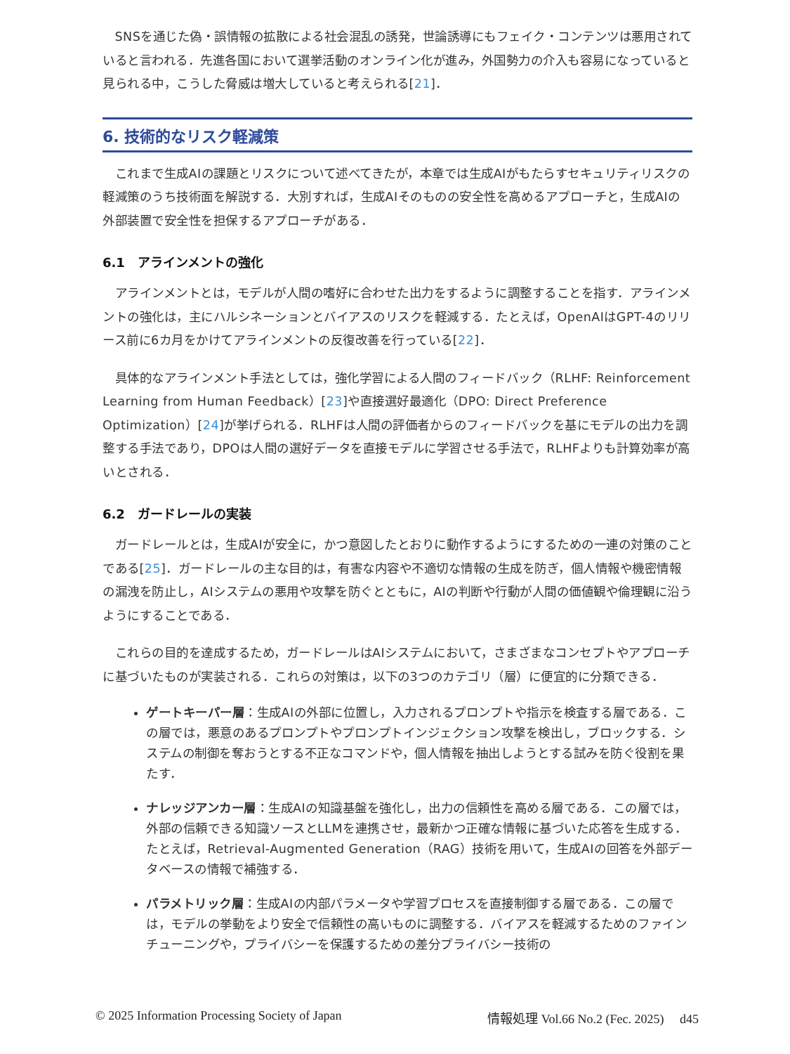SNSを通じた偽・誤情報の拡散による社会混乱の誘発，世論誘導にもフェイク・コンテンツは悪用されていると言われる．先進各国において選挙活動のオンライン化が進み，外国勢力の介入も容易になっていると見られる中，こうした脅威は増大していると考えられる[21]．
6. 技術的なリスク軽減策
これまで生成AIの課題とリスクについて述べてきたが，本章では生成AIがもたらすセキュリティリスクの軽減策のうち技術面を解説する．大別すれば，生成AIそのものの安全性を高めるアプローチと，生成AIの外部装置で安全性を担保するアプローチがある．
6.1　アラインメントの強化
アラインメントとは，モデルが人間の嗜好に合わせた出力をするように調整することを指す．アラインメントの強化は，主にハルシネーションとバイアスのリスクを軽減する．たとえば，OpenAIはGPT-4のリリース前に6カ月をかけてアラインメントの反復改善を行っている[22]．
具体的なアラインメント手法としては，強化学習による人間のフィードバック（RLHF: Reinforcement Learning from Human Feedback）[23]や直接選好最適化（DPO: Direct Preference Optimization）[24]が挙げられる．RLHFは人間の評価者からのフィードバックを基にモデルの出力を調整する手法であり，DPOは人間の選好データを直接モデルに学習させる手法で，RLHFよりも計算効率が高いとされる．
6.2　ガードレールの実装
ガードレールとは，生成AIが安全に，かつ意図したとおりに動作するようにするための一連の対策のことである[25]．ガードレールの主な目的は，有害な内容や不適切な情報の生成を防ぎ，個人情報や機密情報の漏洩を防止し，AIシステムの悪用や攻撃を防ぐとともに，AIの判断や行動が人間の価値観や倫理観に沿うようにすることである．
これらの目的を達成するため，ガードレールはAIシステムにおいて，さまざまなコンセプトやアプローチに基づいたものが実装される．これらの対策は，以下の3つのカテゴリ（層）に便宜的に分類できる．
ゲートキーパー層：生成AIの外部に位置し，入力されるプロンプトや指示を検査する層である．この層では，悪意のあるプロンプトやプロンプトインジェクション攻撃を検出し，ブロックする．システムの制御を奪おうとする不正なコマンドや，個人情報を抽出しようとする試みを防ぐ役割を果たす．
ナレッジアンカー層：生成AIの知識基盤を強化し，出力の信頼性を高める層である．この層では，外部の信頼できる知識ソースとLLMを連携させ，最新かつ正確な情報に基づいた応答を生成する．たとえば，Retrieval-Augmented Generation（RAG）技術を用いて，生成AIの回答を外部データベースの情報で補強する．
パラメトリック層：生成AIの内部パラメータや学習プロセスを直接制御する層である．この層では，モデルの挙動をより安全で信頼性の高いものに調整する．バイアスを軽減するためのファインチューニングや，プライバシーを保護するための差分プライバシー技術の
© 2025 Information Processing Society of Japan 情報処理 Vol.66 No.2 (Fec. 2025)　 d45